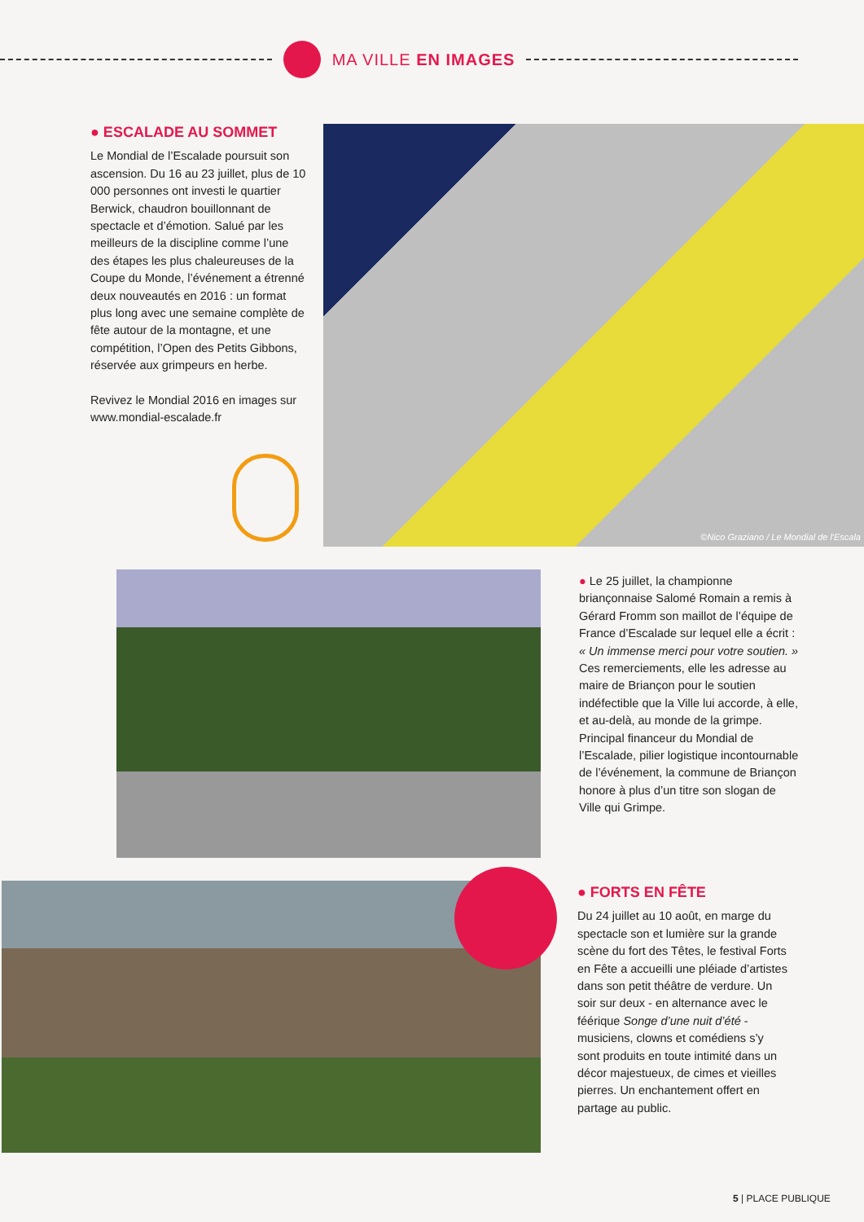MA VILLE EN IMAGES
● ESCALADE AU SOMMET
Le Mondial de l’Escalade poursuit son ascension. Du 16 au 23 juillet, plus de 10 000 personnes ont investi le quartier Berwick, chaudron bouillonnant de spectacle et d’émotion. Salué par les meilleurs de la discipline comme l’une des étapes les plus chaleureuses de la Coupe du Monde, l’événement a étrenné deux nouveautés en 2016 : un format plus long avec une semaine complète de fête autour de la montagne, et une compétition, l’Open des Petits Gibbons, réservée aux grimpeurs en herbe.
Revivez le Mondial 2016 en images sur www.mondial-escalade.fr
©Nico Graziano / Le Mondial de l'Escala
● Le 25 juillet, la championne briançonnaise Salomé Romain a remis à Gérard Fromm son maillot de l’équipe de France d’Escalade sur lequel elle a écrit : « Un immense merci pour votre soutien. » Ces remerciements, elle les adresse au maire de Briançon pour le soutien indéfectible que la Ville lui accorde, à elle, et au-delà, au monde de la grimpe. Principal financeur du Mondial de l’Escalade, pilier logistique incontournable de l’événement, la commune de Briançon honore à plus d’un titre son slogan de Ville qui Grimpe.
● FORTS EN FÊTE
Du 24 juillet au 10 août, en marge du spectacle son et lumière sur la grande scène du fort des Têtes, le festival Forts en Fête a accueilli une pléiade d’artistes dans son petit théâtre de verdure. Un soir sur deux - en alternance avec le féérique Songe d’une nuit d’été - musiciens, clowns et comédiens s’y sont produits en toute intimité dans un décor majestueux, de cimes et vieilles pierres. Un enchantement offert en partage au public.
5 | PLACE PUBLIQUE